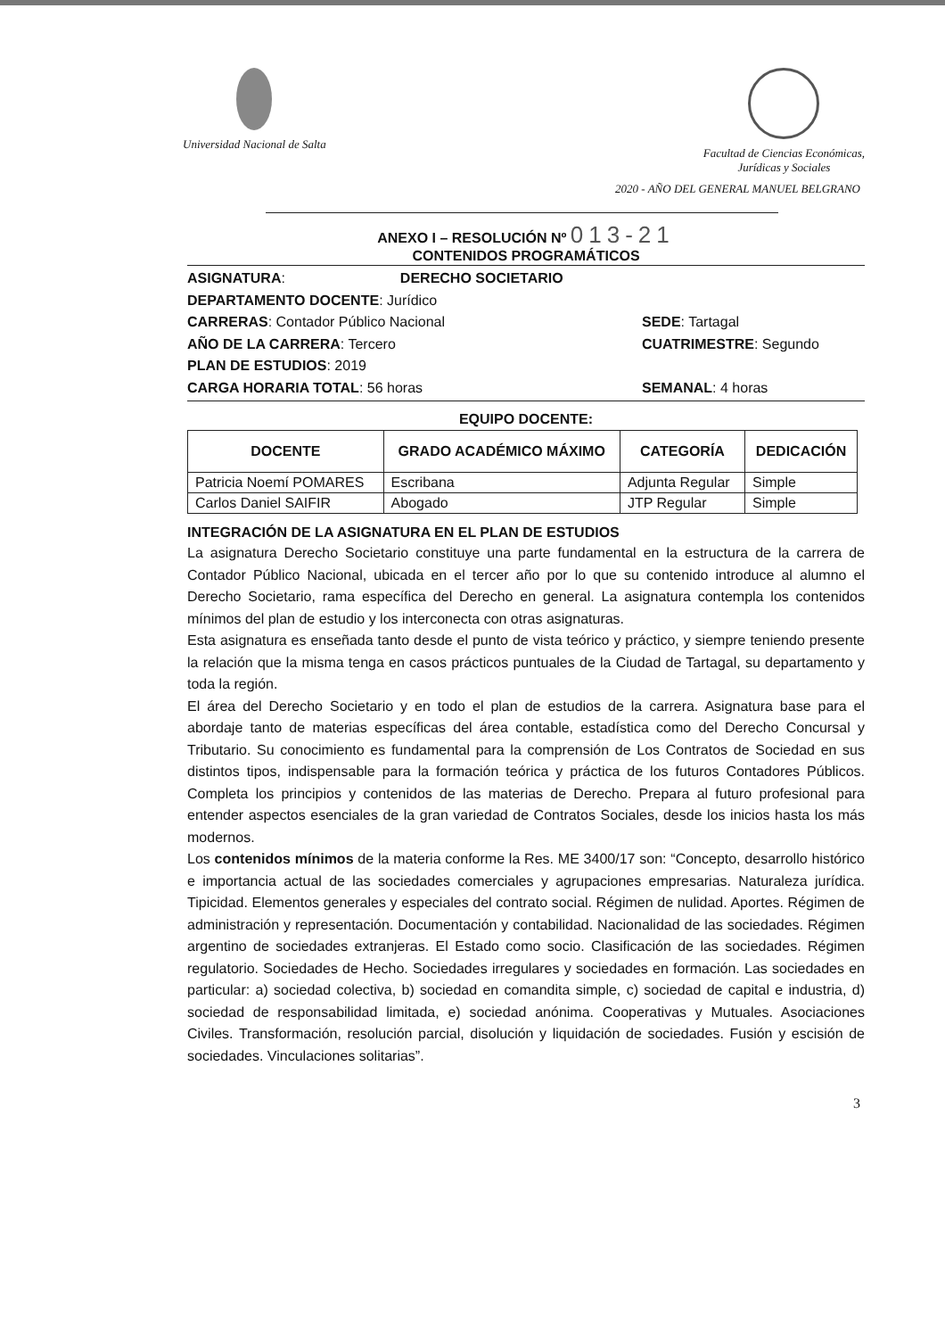Universidad Nacional de Salta Facultad de Ciencias Económicas,
Jurídicas y Sociales
2020 - AÑO DEL GENERAL MANUEL BELGRANO
ANEXO I – RESOLUCIÓN Nº 013-21
CONTENIDOS PROGRAMÁTICOS
ASIGNATURA: DERECHO SOCIETARIO
DEPARTAMENTO DOCENTE: Jurídico
CARRERAS: Contador Público Nacional SEDE: Tartagal
AÑO DE LA CARRERA: Tercero CUATRIMESTRE: Segundo
PLAN DE ESTUDIOS: 2019
CARGA HORARIA TOTAL: 56 horas SEMANAL: 4 horas
EQUIPO DOCENTE:
| DOCENTE | GRADO ACADÉMICO MÁXIMO | CATEGORÍA | DEDICACIÓN |
| --- | --- | --- | --- |
| Patricia Noemí POMARES | Escribana | Adjunta Regular | Simple |
| Carlos Daniel SAIFIR | Abogado | JTP Regular | Simple |
INTEGRACIÓN DE LA ASIGNATURA EN EL PLAN DE ESTUDIOS
La asignatura Derecho Societario constituye una parte fundamental en la estructura de la carrera de Contador Público Nacional, ubicada en el tercer año por lo que su contenido introduce al alumno el Derecho Societario, rama específica del Derecho en general. La asignatura contempla los contenidos mínimos del plan de estudio y los interconecta con otras asignaturas.
Esta asignatura es enseñada tanto desde el punto de vista teórico y práctico, y siempre teniendo presente la relación que la misma tenga en casos prácticos puntuales de la Ciudad de Tartagal, su departamento y toda la región.
El área del Derecho Societario y en todo el plan de estudios de la carrera. Asignatura base para el abordaje tanto de materias específicas del área contable, estadística como del Derecho Concursal y Tributario. Su conocimiento es fundamental para la comprensión de Los Contratos de Sociedad en sus distintos tipos, indispensable para la formación teórica y práctica de los futuros Contadores Públicos. Completa los principios y contenidos de las materias de Derecho. Prepara al futuro profesional para entender aspectos esenciales de la gran variedad de Contratos Sociales, desde los inicios hasta los más modernos.
Los contenidos mínimos de la materia conforme la Res. ME 3400/17 son: “Concepto, desarrollo histórico e importancia actual de las sociedades comerciales y agrupaciones empresarias. Naturaleza jurídica. Tipicidad. Elementos generales y especiales del contrato social. Régimen de nulidad. Aportes. Régimen de administración y representación. Documentación y contabilidad. Nacionalidad de las sociedades. Régimen argentino de sociedades extranjeras. El Estado como socio. Clasificación de las sociedades. Régimen regulatorio. Sociedades de Hecho. Sociedades irregulares y sociedades en formación. Las sociedades en particular: a) sociedad colectiva, b) sociedad en comandita simple, c) sociedad de capital e industria, d) sociedad de responsabilidad limitada, e) sociedad anónima. Cooperativas y Mutuales. Asociaciones Civiles. Transformación, resolución parcial, disolución y liquidación de sociedades. Fusión y escisión de sociedades. Vinculaciones solitarias”.
3